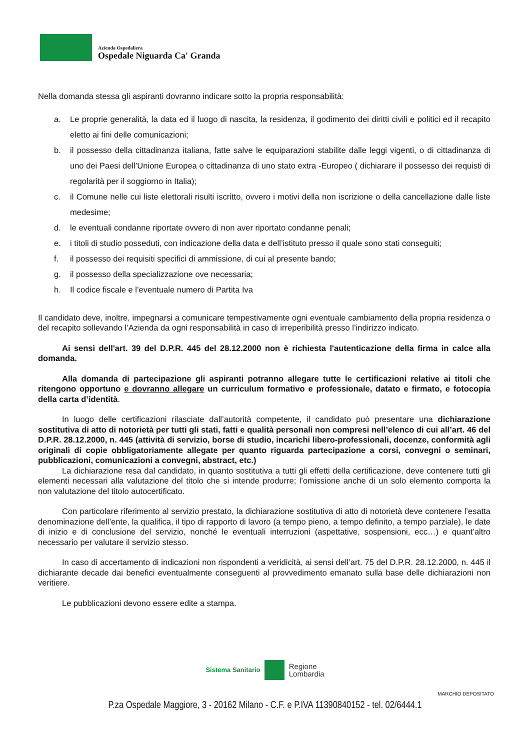Azienda Ospedaliera
Ospedale Niguarda Ca' Granda
Nella domanda stessa gli aspiranti dovranno indicare sotto la propria responsabilità:
a. Le proprie generalità, la data ed il luogo di nascita, la residenza, il godimento dei diritti civili e politici ed il recapito eletto ai fini delle comunicazioni;
b. il possesso della cittadinanza italiana, fatte salve le equiparazioni stabilite dalle leggi vigenti, o di cittadinanza di uno dei Paesi dell’Unione Europea o cittadinanza di uno stato extra -Europeo ( dichiarare il possesso dei requisti di regolarità per il soggiorno in Italia);
c. il Comune nelle cui liste elettorali risulti iscritto, ovvero i motivi della non iscrizione o della cancellazione dalle liste medesime;
d. le eventuali condanne riportate ovvero di non aver riportato condanne penali;
e. i titoli di studio posseduti, con indicazione della data e dell’istituto presso il quale sono stati conseguiti;
f. il possesso dei requisiti specifici di ammissione, di cui al presente bando;
g. il possesso della specializzazione ove necessaria;
h. Il codice fiscale e l’eventuale numero di Partita Iva
Il candidato deve, inoltre, impegnarsi a comunicare tempestivamente ogni eventuale cambiamento della propria residenza o del recapito sollevando l’Azienda da ogni responsabilità in caso di irreperibilità presso l’indirizzo indicato.
Ai sensi dell'art. 39 del D.P.R. 445 del 28.12.2000 non è richiesta l'autenticazione della firma in calce alla domanda.
Alla domanda di partecipazione gli aspiranti potranno allegare tutte le certificazioni relative ai titoli che ritengono opportuno e dovranno allegare un curriculum formativo e professionale, datato e firmato, e fotocopia della carta d’identità.
In luogo delle certificazioni rilasciate dall’autorità competente, il candidato può presentare una dichiarazione sostitutiva di atto di notorietà per tutti gli stati, fatti e qualità personali non compresi nell’elenco di cui all’art. 46 del D.P.R. 28.12.2000, n. 445 (attività di servizio, borse di studio, incarichi libero-professionali, docenze, conformità agli originali di copie obbligatoriamente allegate per quanto riguarda partecipazione a corsi, convegni o seminari, pubblicazioni, comunicazioni a convegni, abstract, etc.)
La dichiarazione resa dal candidato, in quanto sostitutiva a tutti gli effetti della certificazione, deve contenere tutti gli elementi necessari alla valutazione del titolo che si intende produrre; l’omissione anche di un solo elemento comporta la non valutazione del titolo autocertificato.
Con particolare riferimento al servizio prestato, la dichiarazione sostitutiva di atto di notorietà deve contenere l’esatta denominazione dell’ente, la qualifica, il tipo di rapporto di lavoro (a tempo pieno, a tempo definito, a tempo parziale), le date di inizio e di conclusione del servizio, nonché le eventuali interruzioni (aspettative, sospensioni, ecc…) e quant’altro necessario per valutare il servizio stesso.
In caso di accertamento di indicazioni non rispondenti a veridicità, ai sensi dell’art. 75 del D.P.R. 28.12.2000, n. 445 il dichiarante decade dai benefici eventualmente conseguenti al provvedimento emanato sulla base delle dichiarazioni non veritiere.
Le pubblicazioni devono essere edite a stampa.
Sistema Sanitario Regione
Lombardia
MARCHIO DEPOSITATO
P.za Ospedale Maggiore, 3 - 20162 Milano - C.F. e P.IVA 11390840152 - tel. 02/6444.1